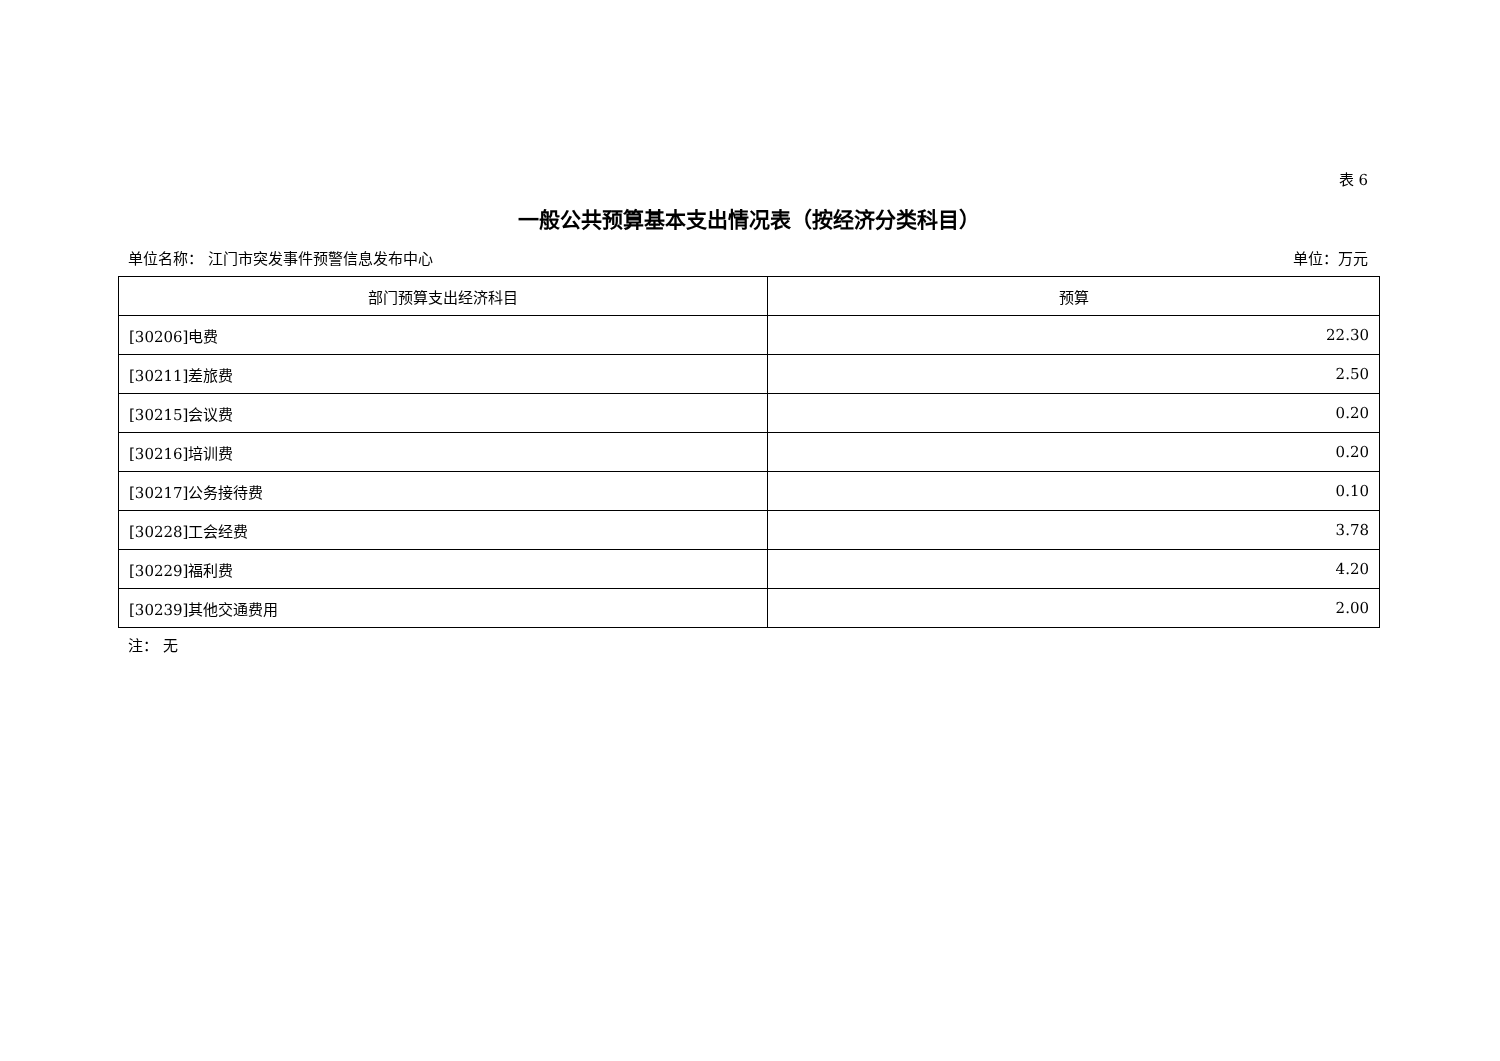表 6
一般公共预算基本支出情况表（按经济分类科目）
单位名称： 江门市突发事件预警信息发布中心 单位：万元
| 部门预算支出经济科目 | 预算 |
| --- | --- |
| [30206]电费 | 22.30 |
| [30211]差旅费 | 2.50 |
| [30215]会议费 | 0.20 |
| [30216]培训费 | 0.20 |
| [30217]公务接待费 | 0.10 |
| [30228]工会经费 | 3.78 |
| [30229]福利费 | 4.20 |
| [30239]其他交通费用 | 2.00 |
注： 无